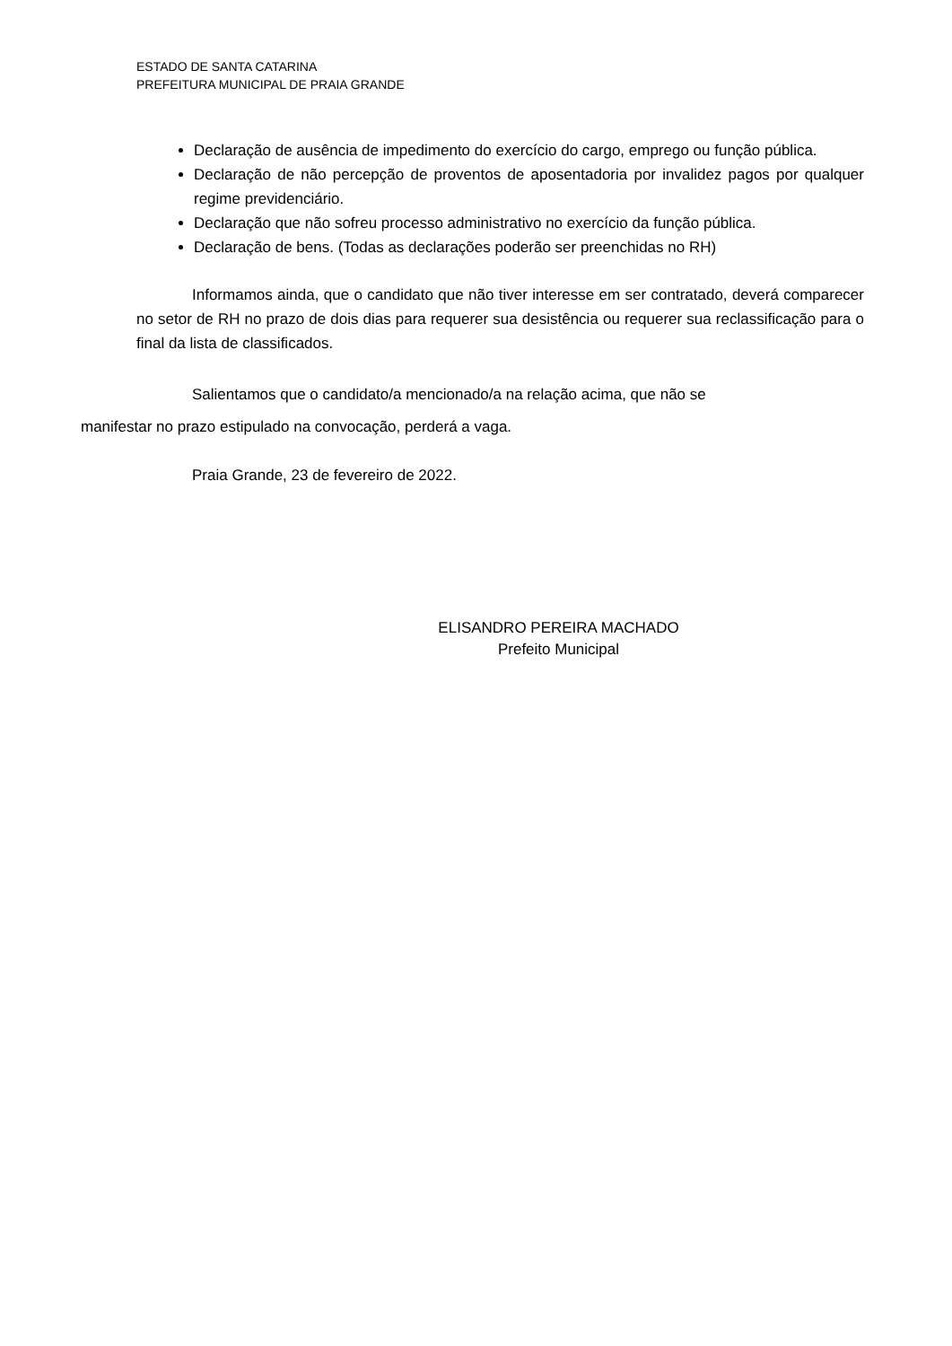ESTADO DE SANTA CATARINA
PREFEITURA MUNICIPAL DE PRAIA GRANDE
Declaração de ausência de impedimento do exercício do cargo, emprego ou função pública.
Declaração de não percepção de proventos de aposentadoria por invalidez pagos por qualquer regime previdenciário.
Declaração que não sofreu processo administrativo no exercício da função pública.
Declaração de bens. (Todas as declarações poderão ser preenchidas no RH)
Informamos ainda, que o candidato que não tiver interesse em ser contratado, deverá comparecer no setor de RH no prazo de dois dias para requerer sua desistência ou requerer sua reclassificação para o final da lista de classificados.
Salientamos que o candidato/a mencionado/a na relação acima, que não se
manifestar no prazo estipulado na convocação, perderá a vaga.
Praia Grande, 23 de fevereiro de 2022.
ELISANDRO PEREIRA MACHADO
Prefeito Municipal